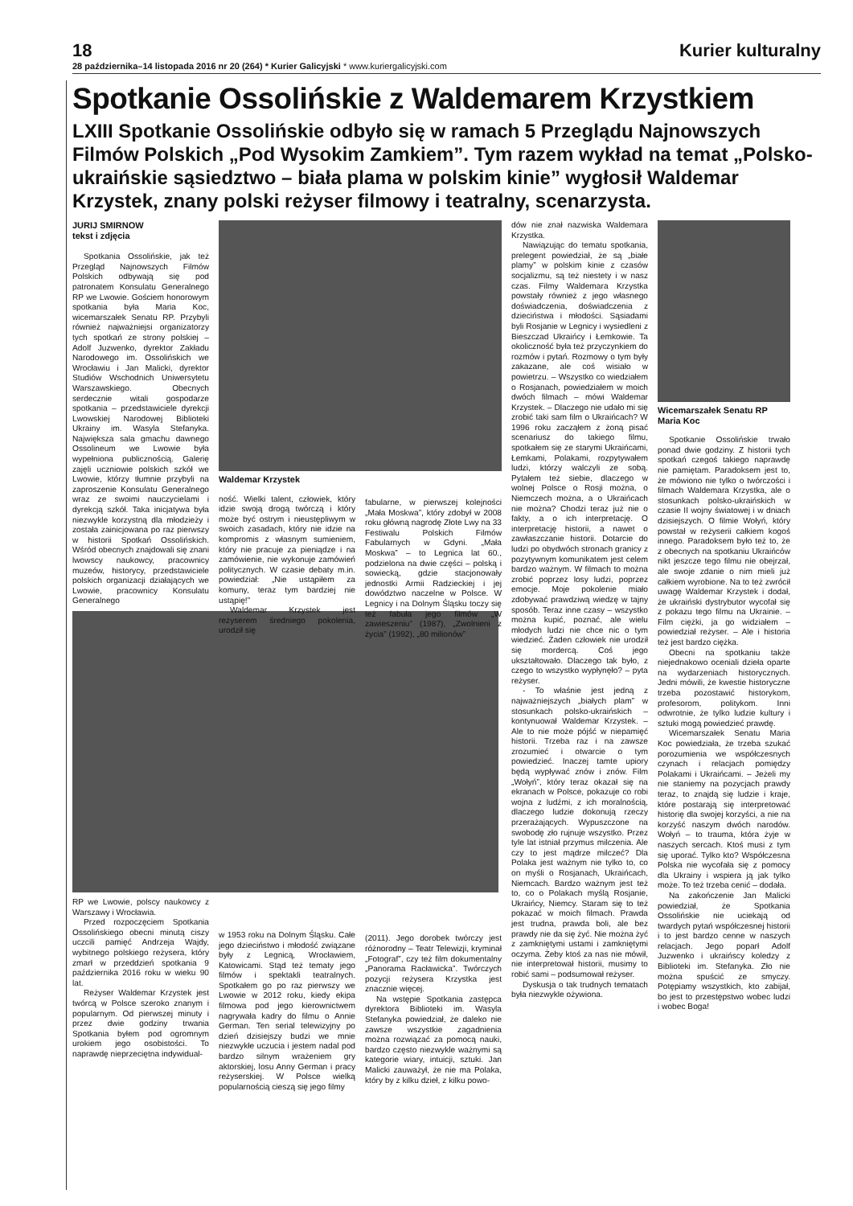18 Kurier kulturalny
28 października–14 listopada 2016 nr 20 (264) * Kurier Galicyjski * www.kuriergalicyjski.com
Spotkanie Ossolińskie z Waldemarem Krzystkiem
LXIII Spotkanie Ossolińskie odbyło się w ramach 5 Przeglądu Najnowszych Filmów Polskich „Pod Wysokim Zamkiem”. Tym razem wykład na temat „Polsko-ukraińskie sąsiedztwo – biała plama w polskim kinie” wygłosił Waldemar Krzystek, znany polski reżyser filmowy i teatralny, scenarzysta.
JURIJ SMIRNOW
tekst i zdjęcia
Spotkania Ossolińskie, jak też Przegląd Najnowszych Filmów Polskich odbywają się pod patronatem Konsulatu Generalnego RP we Lwowie. Gościem honorowym spotkania była Maria Koc, wicemarszałek Senatu RP. Przybyli również najważniejsi organizatorzy tych spotkań ze strony polskiej – Adolf Juzwenko, dyrektor Zakładu Narodowego im. Ossolińskich we Wrocławiu i Jan Malicki, dyrektor Studiów Wschodnich Uniwersytetu Warszawskiego. Obecnych serdecznie witali gospodarze spotkania – przedstawiciele dyrekcji Lwowskiej Narodowej Biblioteki Ukrainy im. Wasyla Stefanyka. Największa sala gmachu dawnego Ossolineum we Lwowie była wypełniona publicznością. Galerię zajęli uczniowie polskich szkół we Lwowie, którzy tłumnie przybyli na zaproszenie Konsulatu Generalnego wraz ze swoimi nauczycielami i dyrekcją szkół. Taka inicjatywa była niezwykle korzystną dla młodzieży i została zainicjowana po raz pierwszy w historii Spotkań Ossolińskich. Wśród obecnych znajdowali się znani lwowscy naukowcy, pracownicy muzeów, historycy, przedstawiciele polskich organizacji działających we Lwowie, pracownicy Konsulatu Generalnego
RP we Lwowie, polscy naukowcy z Warszawy i Wrocławia.
Przed rozpoczęciem Spotkania Ossolińskiego obecni minutą ciszy uczcili pamięć Andrzeja Wajdy, wybitnego polskiego reżysera, który zmarł w przeddzień spotkania 9 października 2016 roku w wieku 90 lat.
Reżyser Waldemar Krzystek jest twórcą w Polsce szeroko znanym i popularnym. Od pierwszej minuty i przez dwie godziny trwania Spotkania byłem pod ogromnym urokiem jego osobistości. To naprawdę nieprzeciętna indywidual-
Waldemar Krzystek
ność. Wielki talent, człowiek, który idzie swoją drogą twórczą i który może być ostrym i nieustępliwym w swoich zasadach, który nie idzie na kompromis z własnym sumieniem, który nie pracuje za pieniądze i na zamówienie, nie wykonuje zamówień politycznych. W czasie debaty m.in. powiedział: „Nie ustąpiłem za komuny, teraz tym bardziej nie ustąpię!”
Waldemar Krzystek jest reżyserem średniego pokolenia, urodził się
w 1953 roku na Dolnym Śląsku. Całe jego dzieciństwo i młodość związane były z Legnicą, Wrocławiem, Katowicami. Stąd też tematy jego filmów i spektakli teatralnych. Spotkałem go po raz pierwszy we Lwowie w 2012 roku, kiedy ekipa filmowa pod jego kierownictwem nagrywała kadry do filmu o Annie German. Ten serial telewizyjny po dzień dzisiejszy budzi we mnie niezwykłe uczucia i jestem nadal pod bardzo silnym wrażeniem gry aktorskiej, losu Anny German i pracy reżyserskiej. W Polsce wielką popularnością cieszą się jego filmy
fabularne, w pierwszej kolejności „Mała Moskwa”, który zdobył w 2008 roku główną nagrodę Złote Lwy na 33 Festiwalu Polskich Filmów Fabularnych w Gdyni. „Mała Moskwa” – to Legnica lat 60., podzielona na dwie części – polską i sowiecką, gdzie stacjonowały jednostki Armii Radzieckiej i jej dowództwo naczelne w Polsce. W Legnicy i na Dolnym Śląsku toczy się też fabuła jego filmów „W zawieszeniu” (1987), „Zwolnieni z życia” (1992), „80 milionów”
(2011). Jego dorobek twórczy jest różnorodny – Teatr Telewizji, kryminał „Fotograf”, czy też film dokumentalny „Panorama Racławicka”. Twórczych pozycji reżysera Krzystka jest znacznie więcej.
Na wstępie Spotkania zastępca dyrektora Biblioteki im. Wasyla Stefanyka powiedział, że daleko nie zawsze wszystkie zagadnienia można rozwiązać za pomocą nauki, bardzo często niezwykle ważnymi są kategorie wiary, intuicji, sztuki. Jan Malicki zauważył, że nie ma Polaka, który by z kilku dzieł, z kilku powo-
dów nie znał nazwiska Waldemara Krzystka.
Nawiązując do tematu spotkania, prelegent powiedział, że są „białe plamy” w polskim kinie z czasów socjalizmu, są też niestety i w nasz czas. Filmy Waldemara Krzystka powstały również z jego własnego doświadczenia, doświadczenia z dzieciństwa i młodości. Sąsiadami byli Rosjanie w Legnicy i wysiedleni z Bieszczad Ukraińcy i Łemkowie. Ta okoliczność była też przyczynkiem do rozmów i pytań. Rozmowy o tym były zakazane, ale coś wisiało w powietrzu. – Wszystko co wiedziałem o Rosjanach, powiedziałem w moich dwóch filmach – mówi Waldemar Krzystek. – Dlaczego nie udało mi się zrobić taki sam film o Ukraińcach? W 1996 roku zacząłem z żoną pisać scenariusz do takiego filmu, spotkałem się ze starymi Ukraińcami, Łemkami, Polakami, rozpytywałem ludzi, którzy walczyli ze sobą. Pytałem też siebie, dlaczego w wolnej Polsce o Rosji można, o Niemczech można, a o Ukraińcach nie można? Chodzi teraz już nie o fakty, a o ich interpretację. O interpretację historii, a nawet o zawłaszczanie historii. Dotarcie do ludzi po obydwóch stronach granicy z pozytywnym komunikatem jest celem bardzo ważnym. W filmach to można zrobić poprzez losy ludzi, poprzez emocje. Moje pokolenie miało zdobywać prawdziwą wiedzę w tajny sposób. Teraz inne czasy – wszystko można kupić, poznać, ale wielu młodych ludzi nie chce nic o tym wiedzieć. Żaden człowiek nie urodził się mordercą. Coś jego ukształtowało. Dlaczego tak było, z czego to wszystko wypłynęło? – pyta reżyser.
- To właśnie jest jedną z najważniejszych „białych plam” w stosunkach polsko-ukraińskich – kontynuował Waldemar Krzystek. – Ale to nie może pójść w niepamięć historii. Trzeba raz i na zawsze zrozumieć i otwarcie o tym powiedzieć. Inaczej tamte upiory będą wypływać znów i znów. Film „Wołyń”, który teraz okazał się na ekranach w Polsce, pokazuje co robi wojna z ludźmi, z ich moralnością, dlaczego ludzie dokonują rzeczy przerażających. Wypuszczone na swobodę zło rujnuje wszystko. Przez tyle lat istniał przymus milczenia. Ale czy to jest mądrze milczeć? Dla Polaka jest ważnym nie tylko to, co on myśli o Rosjanach, Ukraińcach, Niemcach. Bardzo ważnym jest też to, co o Polakach myślą Rosjanie, Ukraińcy, Niemcy. Staram się to też pokazać w moich filmach. Prawda jest trudna, prawda boli, ale bez prawdy nie da się żyć. Nie można żyć z zamkniętymi ustami i zamkniętymi oczyma. Żeby ktoś za nas nie mówił, nie interpretował historii, musimy to robić sami – podsumował reżyser.
Dyskusja o tak trudnych tematach była niezwykle ożywiona.
Wicemarszałek Senatu RP Maria Koc
Spotkanie Ossolińskie trwało ponad dwie godziny. Z historii tych spotkań czegoś takiego naprawdę nie pamiętam. Paradoksem jest to, że mówiono nie tylko o twórczości i filmach Waldemara Krzystka, ale o stosunkach polsko-ukraińskich w czasie II wojny światowej i w dniach dzisiejszych. O filmie Wołyń, który powstał w reżyserii całkiem kogoś innego. Paradoksem było też to, że z obecnych na spotkaniu Ukraińców nikt jeszcze tego filmu nie obejrzał, ale swoje zdanie o nim mieli już całkiem wyrobione. Na to też zwrócił uwagę Waldemar Krzystek i dodał, że ukraiński dystrybutor wycofał się z pokazu tego filmu na Ukrainie. – Film ciężki, ja go widziałem – powiedział reżyser. – Ale i historia też jest bardzo ciężka.
Obecni na spotkaniu także niejednakowo oceniali dzieła oparte na wydarzeniach historycznych. Jedni mówili, że kwestie historyczne trzeba pozostawić historykom, profesorom, politykom. Inni odwrotnie, że tylko ludzie kultury i sztuki mogą powiedzieć prawdę.
Wicemarszałek Senatu Maria Koc powiedziała, że trzeba szukać porozumienia we współczesnych czynach i relacjach pomiędzy Polakami i Ukraińcami. – Jeżeli my nie staniemy na pozycjach prawdy teraz, to znajdą się ludzie i kraje, które postarają się interpretować historię dla swojej korzyści, a nie na korzyść naszym dwóch narodów. Wołyń – to trauma, która żyje w naszych sercach. Ktoś musi z tym się uporać. Tylko kto? Współczesna Polska nie wycofała się z pomocy dla Ukrainy i wspiera ją jak tylko może. To też trzeba cenić – dodała.
Na zakończenie Jan Malicki powiedział, że Spotkania Ossolińskie nie uciekają od twardych pytań współczesnej historii i to jest bardzo cenne w naszych relacjach. Jego poparł Adolf Juzwenko i ukraińscy koledzy z Biblioteki im. Stefanyka. Zło nie można spuścić ze smyczy. Potępiamy wszystkich, kto zabijał, bo jest to przestępstwo wobec ludzi i wobec Boga!